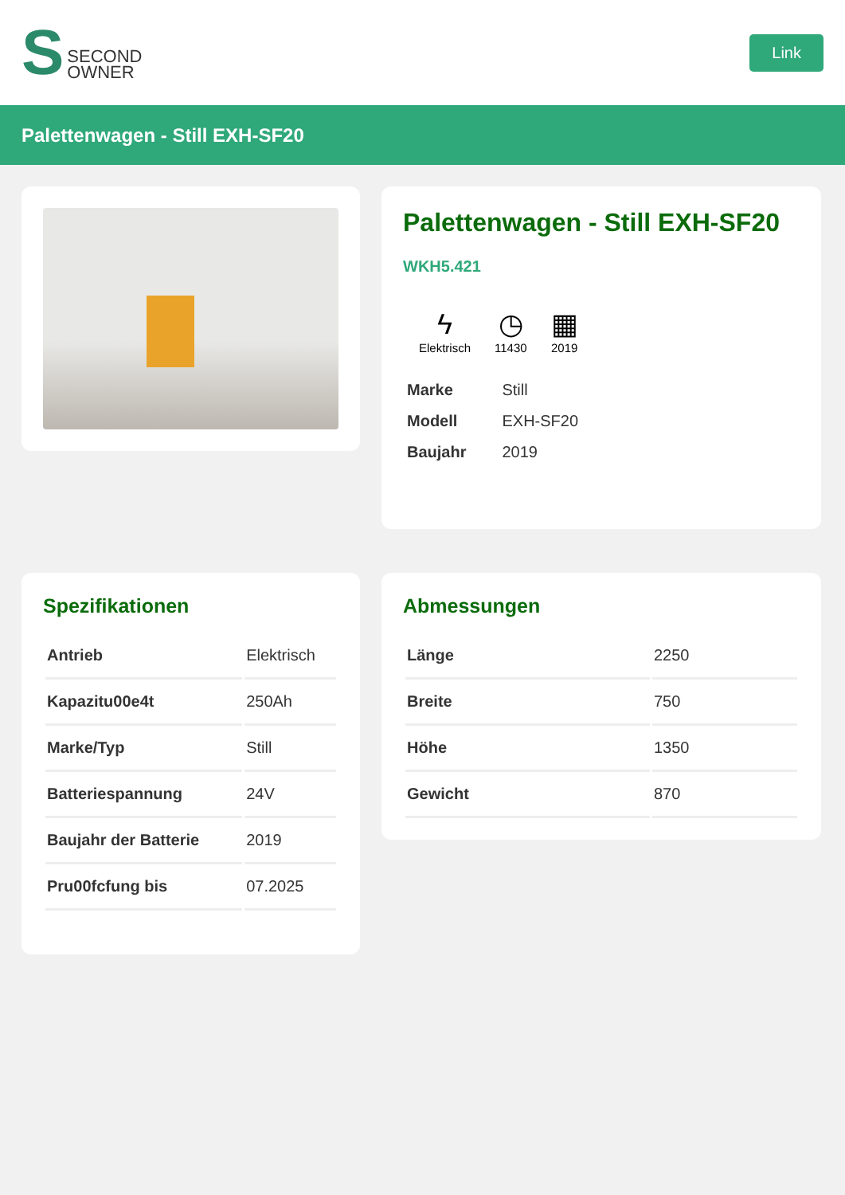S
SECOND
OWNER
Link
Palettenwagen - Still EXH-SF20
Palettenwagen - Still EXH-SF20
WKH5.421
ϟ
Elektrisch
◷
11430
▦
2019
| Marke | Still |
| Modell | EXH-SF20 |
| Baujahr | 2019 |
Spezifikationen
| Antrieb | Elektrisch |
| Kapazitu00e4t | 250Ah |
| Marke/Typ | Still |
| Batteriespannung | 24V |
| Baujahr der Batterie | 2019 |
| Pru00fcfung bis | 07.2025 |
Abmessungen
| Länge | 2250 |
| Breite | 750 |
| Höhe | 1350 |
| Gewicht | 870 |